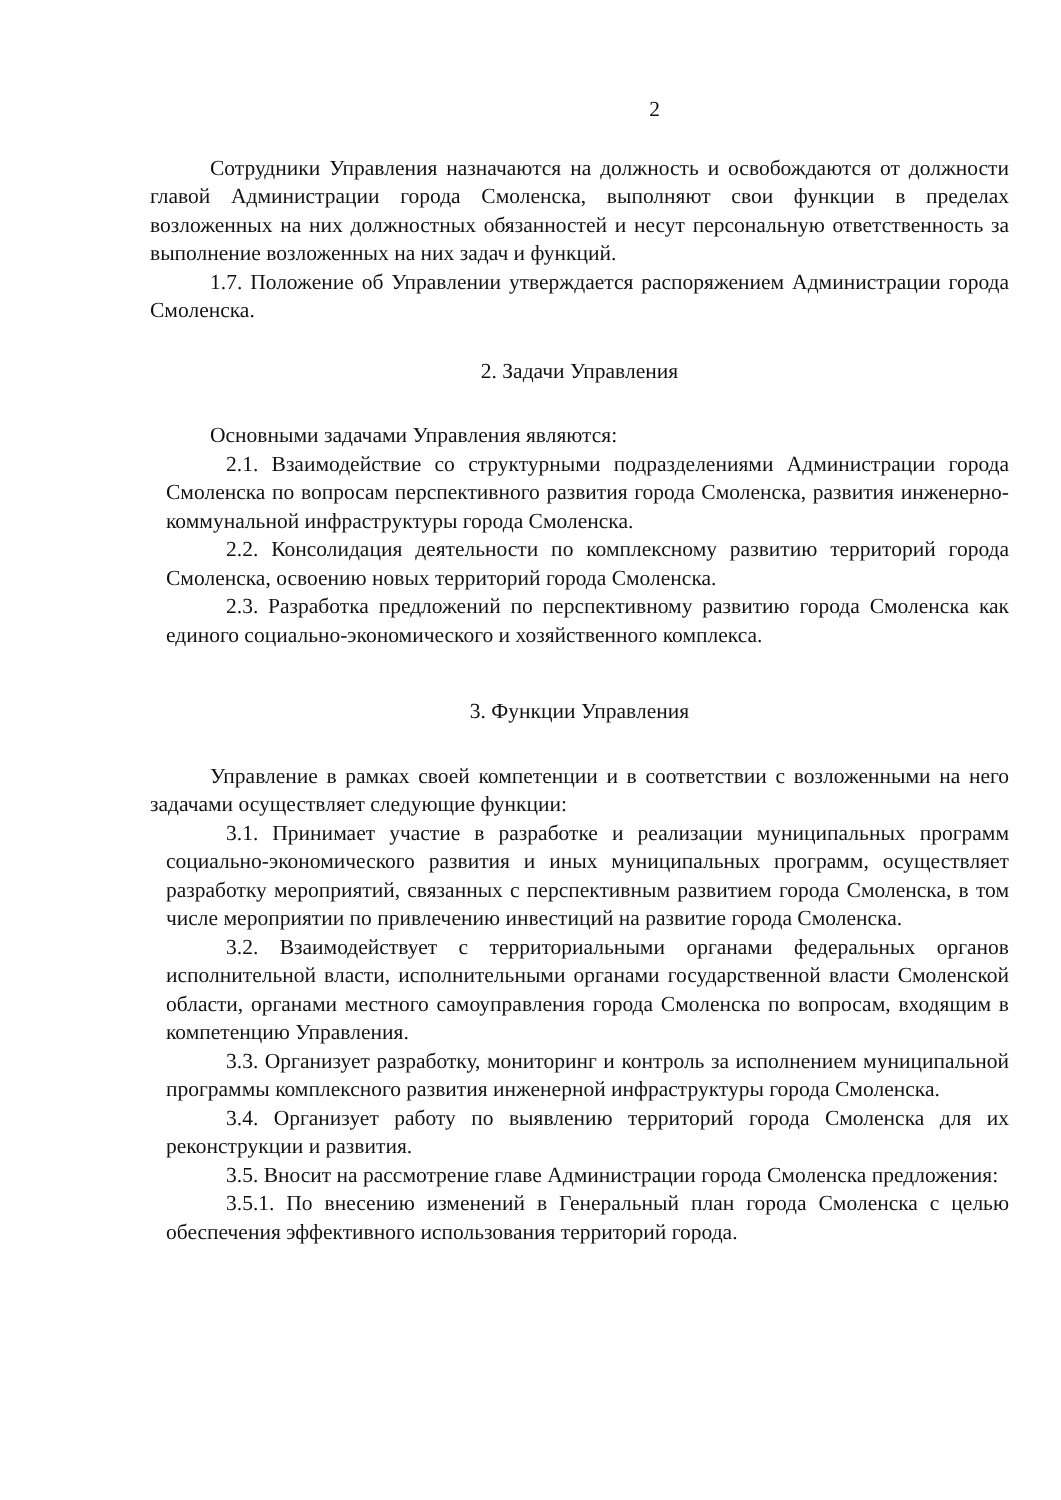2
Сотрудники Управления назначаются на должность и освобождаются от должности главой Администрации города Смоленска, выполняют свои функции в пределах возложенных на них должностных обязанностей и несут персональную ответственность за выполнение возложенных на них задач и функций.
1.7. Положение об Управлении утверждается распоряжением Администрации города Смоленска.
2. Задачи Управления
Основными задачами Управления являются:
2.1. Взаимодействие со структурными подразделениями Администрации города Смоленска по вопросам перспективного развития города Смоленска, развития инженерно-коммунальной инфраструктуры города Смоленска.
2.2. Консолидация деятельности по комплексному развитию территорий города Смоленска, освоению новых территорий города Смоленска.
2.3. Разработка предложений по перспективному развитию города Смоленска как единого социально-экономического и хозяйственного комплекса.
3. Функции Управления
Управление в рамках своей компетенции и в соответствии с возложенными на него задачами осуществляет следующие функции:
3.1. Принимает участие в разработке и реализации муниципальных программ социально-экономического развития и иных муниципальных программ, осуществляет разработку мероприятий, связанных с перспективным развитием города Смоленска, в том числе мероприятии по привлечению инвестиций на развитие города Смоленска.
3.2. Взаимодействует с территориальными органами федеральных органов исполнительной власти, исполнительными органами государственной власти Смоленской области, органами местного самоуправления города Смоленска по вопросам, входящим в компетенцию Управления.
3.3. Организует разработку, мониторинг и контроль за исполнением муниципальной программы комплексного развития инженерной инфраструктуры города Смоленска.
3.4. Организует работу по выявлению территорий города Смоленска для их реконструкции и развития.
3.5. Вносит на рассмотрение главе Администрации города Смоленска предложения:
3.5.1. По внесению изменений в Генеральный план города Смоленска с целью обеспечения эффективного использования территорий города.